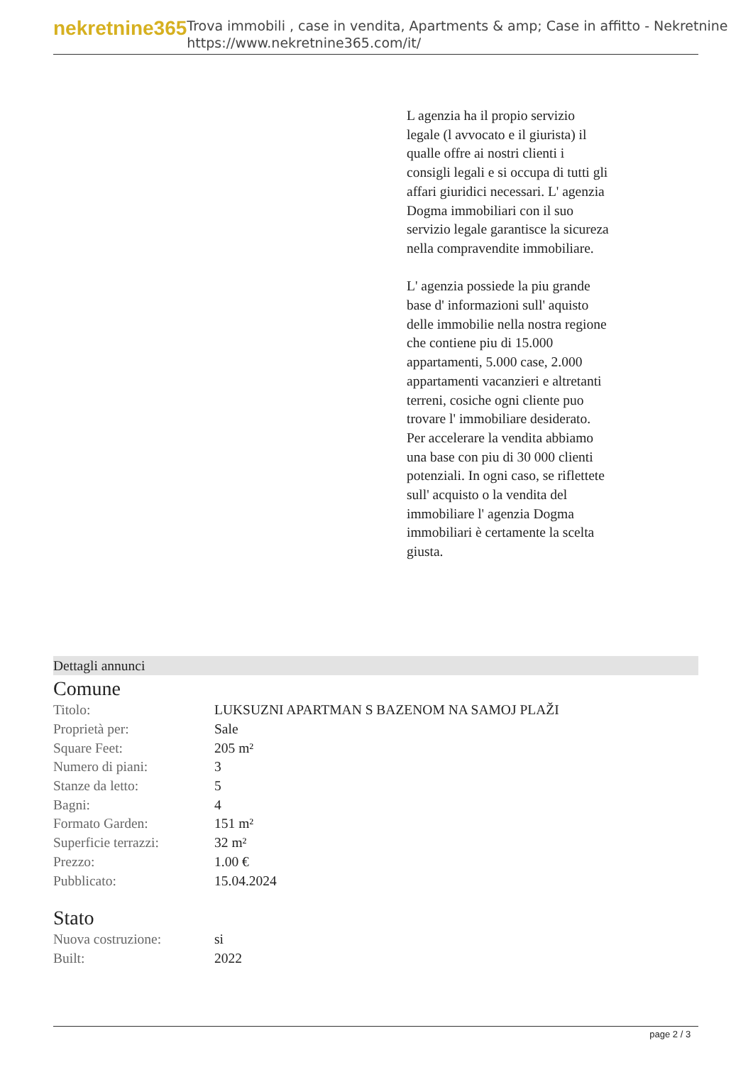nekretnine365
Trova immobili , case in vendita, Apartments & amp; Case in affitto - Nekretnine
https://www.nekretnine365.com/it/
L agenzia ha il propio servizio legale (l avvocato e il giurista) il qualle offre ai nostri clienti i consigli legali e si occupa di tutti gli affari giuridici necessari. L' agenzia Dogma immobiliari con il suo servizio legale garantisce la sicureza nella compravendite immobiliare.
L' agenzia possiede la piu grande base d' informazioni sull' aquisto delle immobilie nella nostra regione che contiene piu di 15.000 appartamenti, 5.000 case, 2.000 appartamenti vacanzieri e altretanti terreni, cosiche ogni cliente puo trovare l' immobiliare desiderato. Per accelerare la vendita abbiamo una base con piu di 30 000 clienti potenziali. In ogni caso, se riflettete sull' acquisto o la vendita del immobiliare l' agenzia Dogma immobiliari è certamente la scelta giusta.
Dettagli annunci
Comune
| Titolo: | LUKSUZNI APARTMAN S BAZENOM NA SAMOJ PLAŽI |
| Proprietà per: | Sale |
| Square Feet: | 205 m² |
| Numero di piani: | 3 |
| Stanze da letto: | 5 |
| Bagni: | 4 |
| Formato Garden: | 151 m² |
| Superficie terrazzi: | 32 m² |
| Prezzo: | 1.00 € |
| Pubblicato: | 15.04.2024 |
Stato
| Nuova costruzione: | si |
| Built: | 2022 |
page 2 / 3